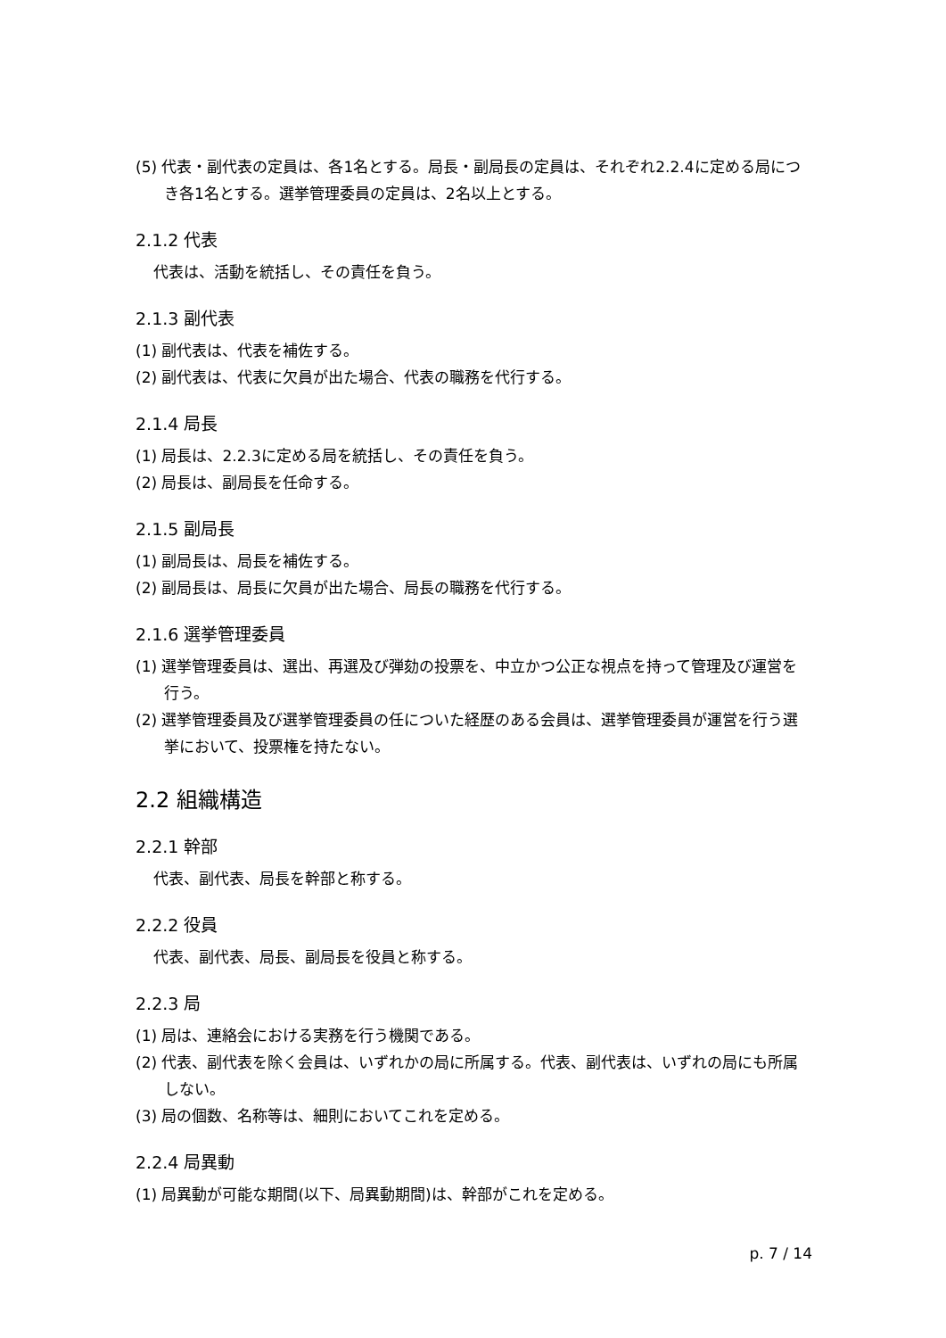(5) 代表・副代表の定員は、各1名とする。局長・副局長の定員は、それぞれ2.2.4に定める局につき各1名とする。選挙管理委員の定員は、2名以上とする。
2.1.2 代表
代表は、活動を統括し、その責任を負う。
2.1.3 副代表
(1) 副代表は、代表を補佐する。
(2) 副代表は、代表に欠員が出た場合、代表の職務を代行する。
2.1.4 局長
(1) 局長は、2.2.3に定める局を統括し、その責任を負う。
(2) 局長は、副局長を任命する。
2.1.5 副局長
(1) 副局長は、局長を補佐する。
(2) 副局長は、局長に欠員が出た場合、局長の職務を代行する。
2.1.6 選挙管理委員
(1) 選挙管理委員は、選出、再選及び弾劾の投票を、中立かつ公正な視点を持って管理及び運営を行う。
(2) 選挙管理委員及び選挙管理委員の任についた経歴のある会員は、選挙管理委員が運営を行う選挙において、投票権を持たない。
2.2 組織構造
2.2.1 幹部
代表、副代表、局長を幹部と称する。
2.2.2 役員
代表、副代表、局長、副局長を役員と称する。
2.2.3 局
(1) 局は、連絡会における実務を行う機関である。
(2) 代表、副代表を除く会員は、いずれかの局に所属する。代表、副代表は、いずれの局にも所属しない。
(3) 局の個数、名称等は、細則においてこれを定める。
2.2.4 局異動
(1) 局異動が可能な期間(以下、局異動期間)は、幹部がこれを定める。
p. 7 / 14